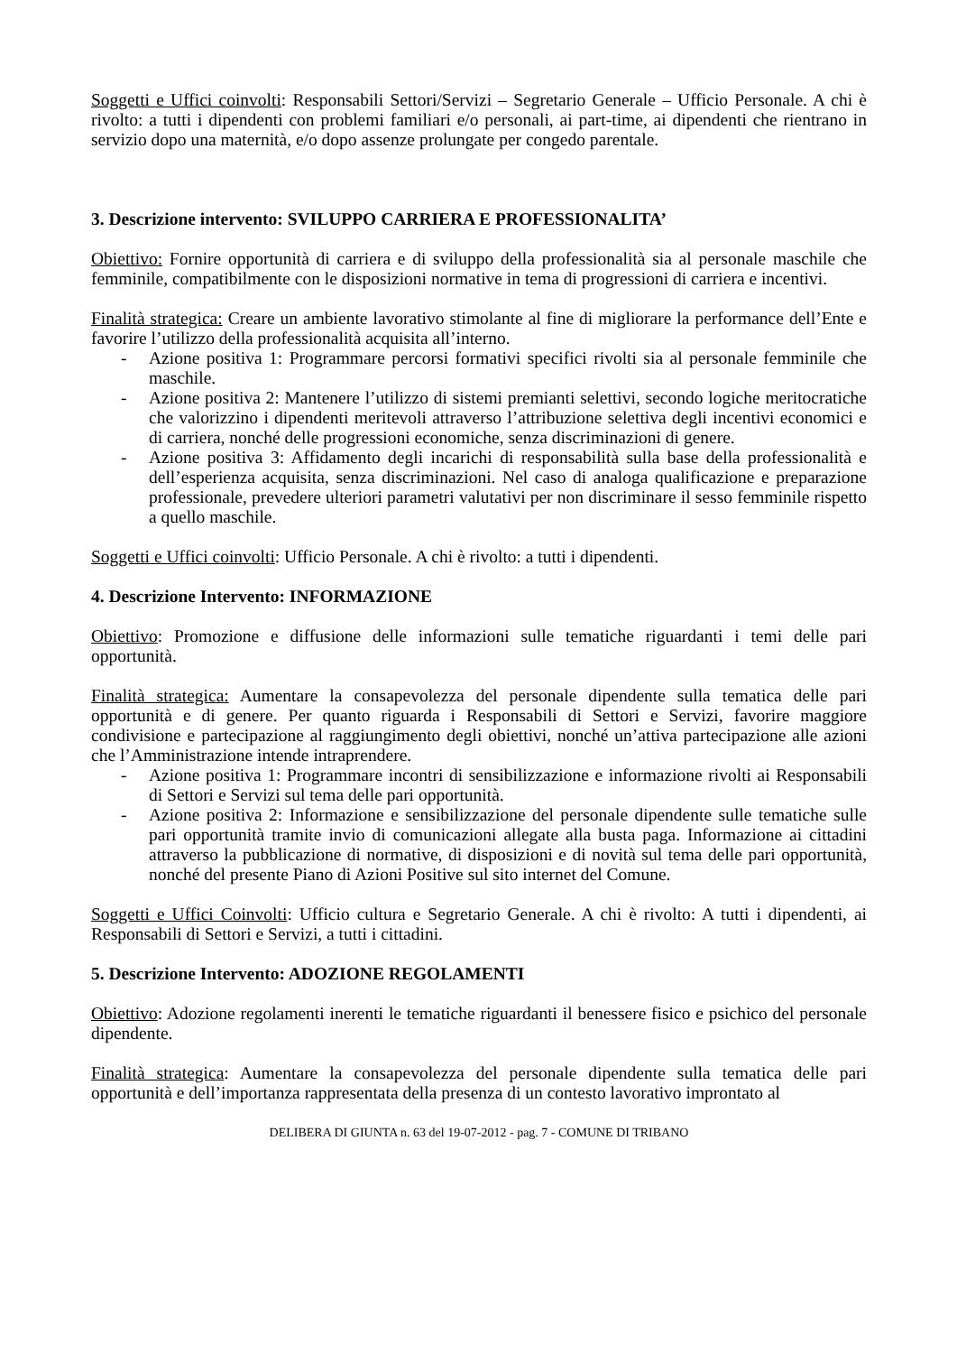Soggetti e Uffici coinvolti: Responsabili Settori/Servizi – Segretario Generale – Ufficio Personale. A chi è rivolto: a tutti i dipendenti con problemi familiari e/o personali, ai part-time, ai dipendenti che rientrano in servizio dopo una maternità, e/o dopo assenze prolungate per congedo parentale.
3. Descrizione intervento: SVILUPPO CARRIERA E PROFESSIONALITA’
Obiettivo: Fornire opportunità di carriera e di sviluppo della professionalità sia al personale maschile che femminile, compatibilmente con le disposizioni normative in tema di progressioni di carriera e incentivi.
Finalità strategica: Creare un ambiente lavorativo stimolante al fine di migliorare la performance dell’Ente e favorire l’utilizzo della professionalità acquisita all’interno.
- Azione positiva 1: Programmare percorsi formativi specifici rivolti sia al personale femminile che maschile.
- Azione positiva 2: Mantenere l’utilizzo di sistemi premianti selettivi, secondo logiche meritocratiche che valorizzino i dipendenti meritevoli attraverso l’attribuzione selettiva degli incentivi economici e di carriera, nonché delle progressioni economiche, senza discriminazioni di genere.
- Azione positiva 3: Affidamento degli incarichi di responsabilità sulla base della professionalità e dell’esperienza acquisita, senza discriminazioni. Nel caso di analoga qualificazione e preparazione professionale, prevedere ulteriori parametri valutativi per non discriminare il sesso femminile rispetto a quello maschile.
Soggetti e Uffici coinvolti: Ufficio Personale. A chi è rivolto: a tutti i dipendenti.
4. Descrizione Intervento: INFORMAZIONE
Obiettivo: Promozione e diffusione delle informazioni sulle tematiche riguardanti i temi delle pari opportunità.
Finalità strategica: Aumentare la consapevolezza del personale dipendente sulla tematica delle pari opportunità e di genere. Per quanto riguarda i Responsabili di Settori e Servizi, favorire maggiore condivisione e partecipazione al raggiungimento degli obiettivi, nonché un’attiva partecipazione alle azioni che l’Amministrazione intende intraprendere.
- Azione positiva 1: Programmare incontri di sensibilizzazione e informazione rivolti ai Responsabili di Settori e Servizi sul tema delle pari opportunità.
- Azione positiva 2: Informazione e sensibilizzazione del personale dipendente sulle tematiche sulle pari opportunità tramite invio di comunicazioni allegate alla busta paga. Informazione ai cittadini attraverso la pubblicazione di normative, di disposizioni e di novità sul tema delle pari opportunità, nonché del presente Piano di Azioni Positive sul sito internet del Comune.
Soggetti e Uffici Coinvolti: Ufficio cultura e Segretario Generale. A chi è rivolto: A tutti i dipendenti, ai Responsabili di Settori e Servizi, a tutti i cittadini.
5. Descrizione Intervento: ADOZIONE REGOLAMENTI
Obiettivo: Adozione regolamenti inerenti le tematiche riguardanti il benessere fisico e psichico del personale dipendente.
Finalità strategica: Aumentare la consapevolezza del personale dipendente sulla tematica delle pari opportunità e dell’importanza rappresentata della presenza di un contesto lavorativo improntato al
DELIBERA DI GIUNTA n. 63 del 19-07-2012 - pag. 7 - COMUNE DI TRIBANO